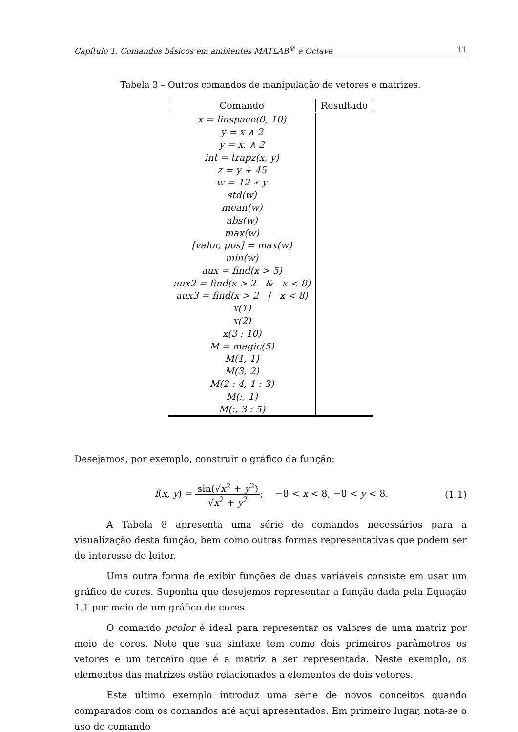Capítulo 1. Comandos básicos em ambientes MATLAB<sup>®</sup> e Octave 11
Tabela 3 – Outros comandos de manipulação de vetores e matrizes.
| Comando | Resultado |
| --- | --- |
| x = linspace(0, 10) | |
| y = x ∧ 2 | |
| y = x. ∧ 2 | |
| int = trapz(x, y) | |
| z = y + 45 | |
| w = 12 ∗ y | |
| std(w) | |
| mean(w) | |
| abs(w) | |
| max(w) | |
| [valor, pos] = max(w) | |
| min(w) | |
| aux = find(x > 5) | |
| aux2 = find(x > 2 & x < 8) | |
| aux3 = find(x > 2 / x < 8) | |
| x(1) | |
| x(2) | |
| x(3 : 10) | |
| M = magic(5) | |
| M(1, 1) | |
| M(3, 2) | |
| M(2 : 4, 1 : 3) | |
| M(:, 1) | |
| M(:, 3 : 5) | |
Desejamos, por exemplo, construir o gráfico da função:
f(x, y) = sin(√x<sup>2</sup> + y<sup>2</sup>) √x<sup>2</sup> + y<sup>2</sup>; −8 < x < 8, −8 < y < 8. (1.1)
A Tabela 8 apresenta uma série de comandos necessários para a visualização desta função, bem como outras formas representativas que podem ser de interesse do leitor.
Uma outra forma de exibir funções de duas variáveis consiste em usar um gráfico de cores. Suponha que desejemos representar a função dada pela Equação 1.1 por meio de um gráfico de cores.
O comando pcolor é ideal para representar os valores de uma matriz por meio de cores. Note que sua sintaxe tem como dois primeiros parâmetros os vetores e um terceiro que é a matriz a ser representada. Neste exemplo, os elementos das matrizes estão relacionados a elementos de dois vetores.
Este último exemplo introduz uma série de novos conceitos quando comparados com os comandos até aqui apresentados. Em primeiro lugar, nota-se o uso do comando